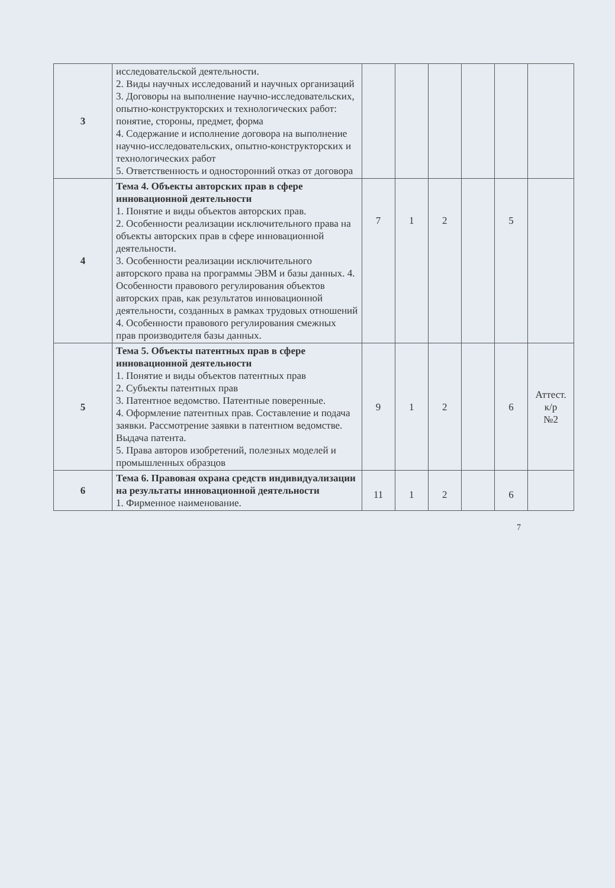| 3 | исследовательской деятельности. 2. Виды научных исследований и научных организаций 3. Договоры на выполнение научно-исследовательских, опытно-конструкторских и технологических работ: понятие, стороны, предмет, форма 4. Содержание и исполнение договора на выполнение научно-исследовательских, опытно-конструкторских и технологических работ 5. Ответственность и односторонний отказ от договора | | | | | | |
| 4 | Тема 4. Объекты авторских прав в сфере инновационной деятельности 1. Понятие и виды объектов авторских прав. 2. Особенности реализации исключительного права на объекты авторских прав в сфере инновационной деятельности. 3. Особенности реализации исключительного авторского права на программы ЭВМ и базы данных. 4. Особенности правового регулирования объектов авторских прав, как результатов инновационной деятельности, созданных в рамках трудовых отношений 4. Особенности правового регулирования смежных прав производителя базы данных. | 7 | 1 | 2 | | 5 | |
| 5 | Тема 5. Объекты патентных прав в сфере инновационной деятельности 1. Понятие и виды объектов патентных прав 2. Субъекты патентных прав 3. Патентное ведомство. Патентные поверенные. 4. Оформление патентных прав. Составление и подача заявки. Рассмотрение заявки в патентном ведомстве. Выдача патента. 5. Права авторов изобретений, полезных моделей и промышленных образцов | 9 | 1 | 2 | | 6 | Аттест. к/р №2 |
| 6 | Тема 6. Правовая охрана средств индивидуализации на результаты инновационной деятельности 1. Фирменное наименование. | 11 | 1 | 2 | | 6 | |
7